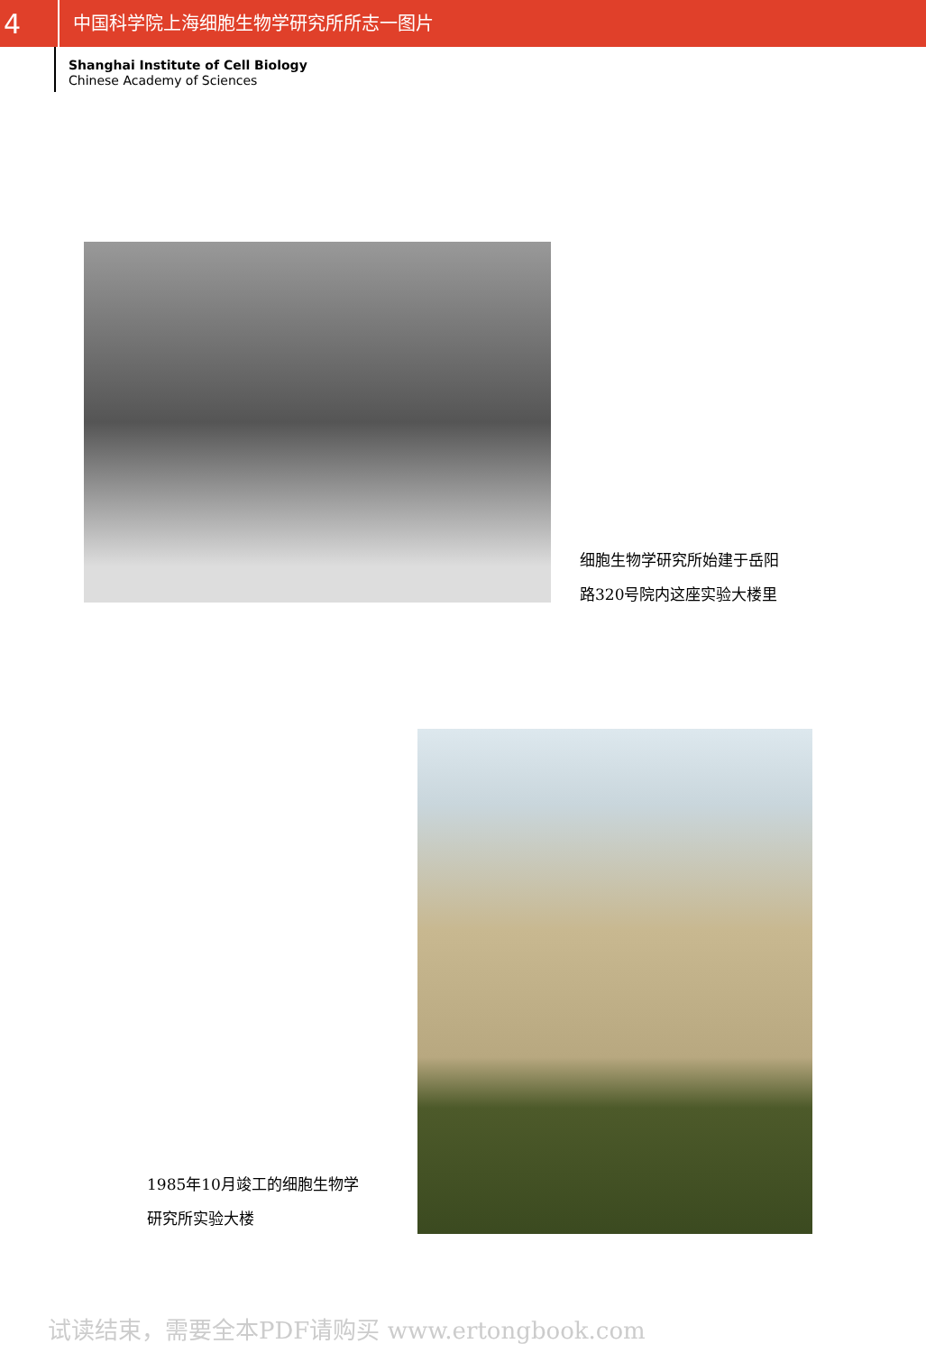4
中国科学院上海细胞生物学研究所所志一图片
Shanghai Institute of Cell Biology
Chinese Academy of Sciences
细胞生物学研究所始建于岳阳
路320号院内这座实验大楼里
1985年10月竣工的细胞生物学
研究所实验大楼
试读结束，需要全本PDF请购买 www.ertongbook.com